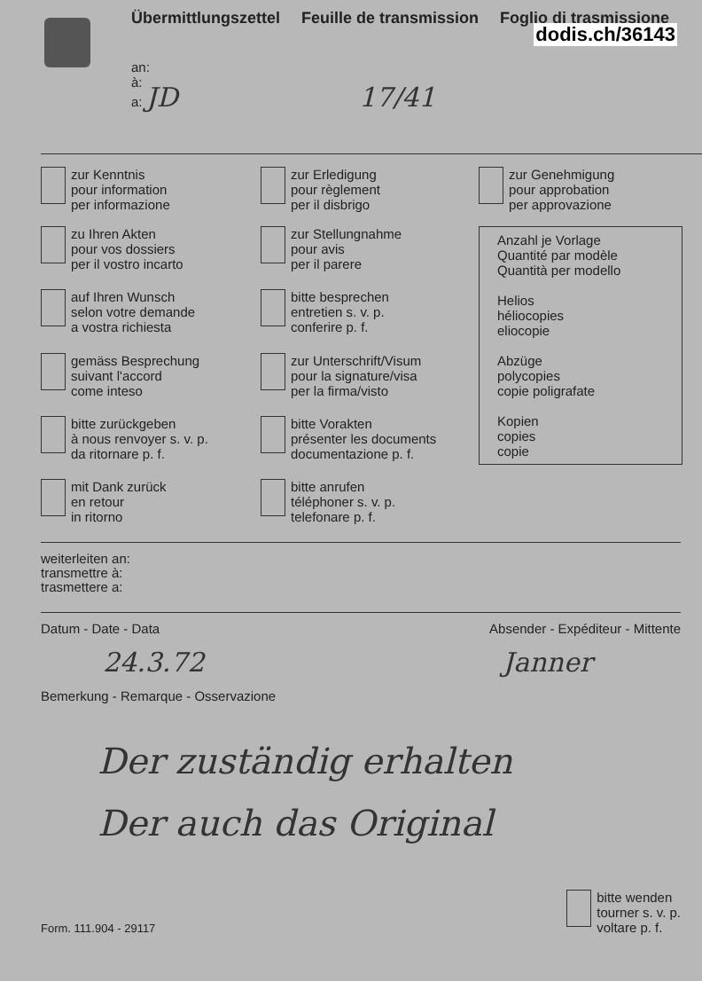Übermittlungszettel Feuille de transmission Foglio di trasmissione
dodis.ch/36143
an:
à:
a: JD 17/41
zur Kenntnis
pour information
per informazione
zur Erledigung
pour règlement
per il disbrigo
zur Genehmigung
pour approbation
per approvazione
zu Ihren Akten
pour vos dossiers
per il vostro incarto
zur Stellungnahme
pour avis
per il parere
Anzahl je Vorlage
Quantité par modèle
Quantità per modello
Helios
héliocopies
eliocopie
Abzüge
polycopies
copie poligrafate
Kopien
copies
copie
auf Ihren Wunsch
selon votre demande
a vostra richiesta
bitte besprechen
entretien s. v. p.
conferire p. f.
gemäss Besprechung
suivant l'accord
come inteso
zur Unterschrift/Visum
pour la signature/visa
per la firma/visto
bitte zurückgeben
à nous renvoyer s. v. p.
da ritornare p. f.
bitte Vorakten
présenter les documents
documentazione p. f.
mit Dank zurück
en retour
in ritorno
bitte anrufen
téléphoner s. v. p.
telefonare p. f.
weiterleiten an:
transmettre à:
trasmettere a:
Datum - Date - Data Absender - Expéditeur - Mittente
24.3.72 Janner
Bemerkung - Remarque - Osservazione
Der zuständig erhalten
Der auch das Original
Form. 111.904 - 29117
bitte wenden
tourner s. v. p.
voltare p. f.